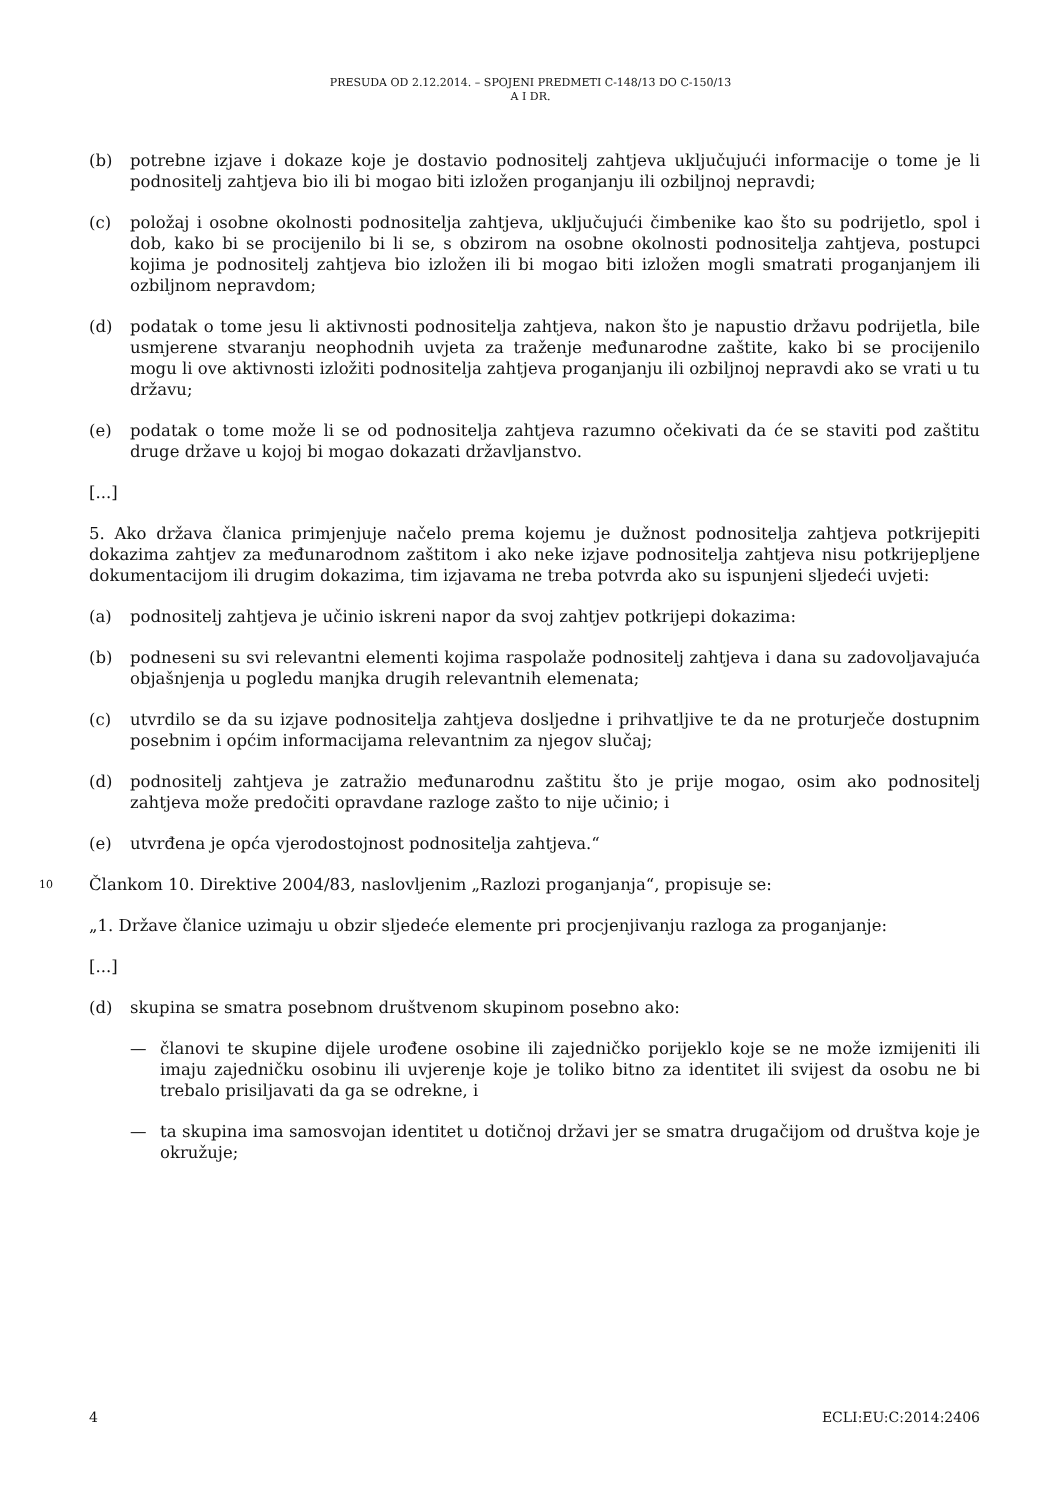PRESUDA OD 2.12.2014. – SPOJENI PREDMETI C-148/13 DO C-150/13
A I DR.
(b) potrebne izjave i dokaze koje je dostavio podnositelj zahtjeva uključujući informacije o tome je li podnositelj zahtjeva bio ili bi mogao biti izložen proganjanju ili ozbiljnoj nepravdi;
(c) položaj i osobne okolnosti podnositelja zahtjeva, uključujući čimbenike kao što su podrijetlo, spol i dob, kako bi se procijenilo bi li se, s obzirom na osobne okolnosti podnositelja zahtjeva, postupci kojima je podnositelj zahtjeva bio izložen ili bi mogao biti izložen mogli smatrati proganjanjem ili ozbiljnom nepravdom;
(d) podatak o tome jesu li aktivnosti podnositelja zahtjeva, nakon što je napustio državu podrijetla, bile usmjerene stvaranju neophodnih uvjeta za traženje međunarodne zaštite, kako bi se procijenilo mogu li ove aktivnosti izložiti podnositelja zahtjeva proganjanju ili ozbiljnoj nepravdi ako se vrati u tu državu;
(e) podatak o tome može li se od podnositelja zahtjeva razumno očekivati da će se staviti pod zaštitu druge države u kojoj bi mogao dokazati državljanstvo.
[...]
5. Ako država članica primjenjuje načelo prema kojemu je dužnost podnositelja zahtjeva potkrijepiti dokazima zahtjev za međunarodnom zaštitom i ako neke izjave podnositelja zahtjeva nisu potkrijepljene dokumentacijom ili drugim dokazima, tim izjavama ne treba potvrda ako su ispunjeni sljedeći uvjeti:
(a) podnositelj zahtjeva je učinio iskreni napor da svoj zahtjev potkrijepi dokazima:
(b) podneseni su svi relevantni elementi kojima raspolaže podnositelj zahtjeva i dana su zadovoljavajuća objašnjenja u pogledu manjka drugih relevantnih elemenata;
(c) utvrdilo se da su izjave podnositelja zahtjeva dosljedne i prihvatljive te da ne proturječe dostupnim posebnim i općim informacijama relevantnim za njegov slučaj;
(d) podnositelj zahtjeva je zatražio međunarodnu zaštitu što je prije mogao, osim ako podnositelj zahtjeva može predočiti opravdane razloge zašto to nije učinio; i
(e) utvrđena je opća vjerodostojnost podnositelja zahtjeva.“
10 Člankom 10. Direktive 2004/83, naslovljenim „Razlozi proganjanja“, propisuje se:
„1. Države članice uzimaju u obzir sljedeće elemente pri procjenjivanju razloga za proganjanje:
[...]
(d) skupina se smatra posebnom društvenom skupinom posebno ako:
— članovi te skupine dijele urođene osobine ili zajedničko porijeklo koje se ne može izmijeniti ili imaju zajedničku osobinu ili uvjerenje koje je toliko bitno za identitet ili svijest da osobu ne bi trebalo prisiljavati da ga se odrekne, i
— ta skupina ima samosvojan identitet u dotičnoj državi jer se smatra drugačijom od društva koje je okružuje;
4 ECLI:EU:C:2014:2406